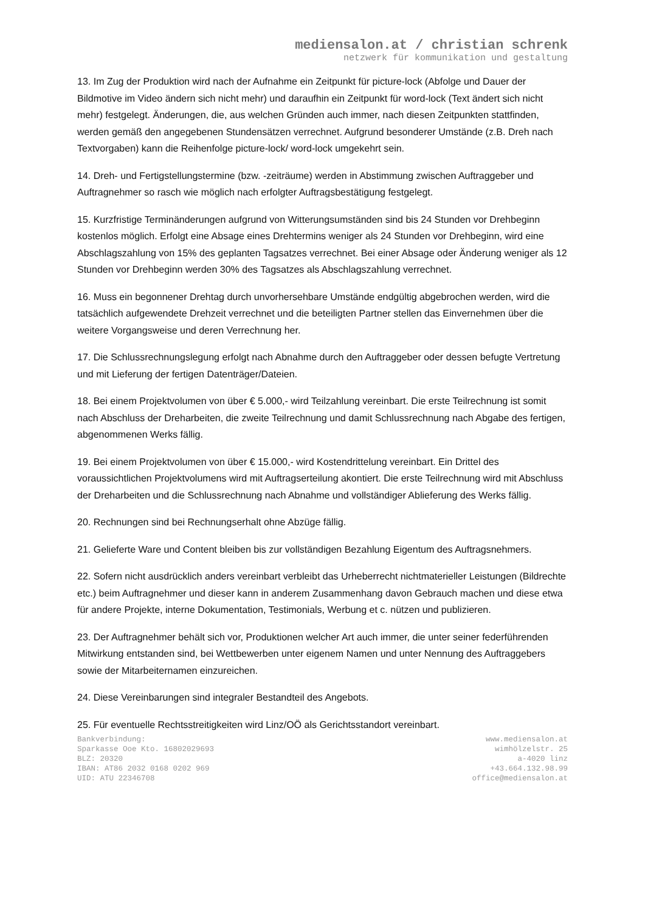mediensalon.at / christian schrenk
netzwerk für kommunikation und gestaltung
13. Im Zug der Produktion wird nach der Aufnahme ein Zeitpunkt für picture-lock (Abfolge und Dauer der Bildmotive im Video ändern sich nicht mehr) und daraufhin ein Zeitpunkt für word-lock (Text ändert sich nicht mehr) festgelegt. Änderungen, die, aus welchen Gründen auch immer, nach diesen Zeitpunkten stattfinden, werden gemäß den angegebenen Stundensätzen verrechnet. Aufgrund besonderer Umstände (z.B. Dreh nach Textvorgaben) kann die Reihenfolge picture-lock/ word-lock umgekehrt sein.
14. Dreh- und Fertigstellungstermine (bzw. -zeiträume) werden in Abstimmung zwischen Auftraggeber und Auftragnehmer so rasch wie möglich nach erfolgter Auftragsbestätigung festgelegt.
15. Kurzfristige Terminänderungen aufgrund von Witterungsumständen sind bis 24 Stunden vor Drehbeginn kostenlos möglich. Erfolgt eine Absage eines Drehtermins weniger als 24 Stunden vor Drehbeginn, wird eine Abschlagszahlung von 15% des geplanten Tagsatzes verrechnet. Bei einer Absage oder Änderung weniger als 12 Stunden vor Drehbeginn werden 30% des Tagsatzes als Abschlagszahlung verrechnet.
16. Muss ein begonnener Drehtag durch unvorhersehbare Umstände endgültig abgebrochen werden, wird die tatsächlich aufgewendete Drehzeit verrechnet und die beteiligten Partner stellen das Einvernehmen über die weitere Vorgangsweise und deren Verrechnung her.
17. Die Schlussrechnungslegung erfolgt nach Abnahme durch den Auftraggeber oder dessen befugte Vertretung und mit Lieferung der fertigen Datenträger/Dateien.
18. Bei einem Projektvolumen von über € 5.000,- wird Teilzahlung vereinbart. Die erste Teilrechnung ist somit nach Abschluss der Dreharbeiten, die zweite Teilrechnung und damit Schlussrechnung nach Abgabe des fertigen, abgenommenen Werks fällig.
19. Bei einem Projektvolumen von über € 15.000,- wird Kostendrittelung vereinbart. Ein Drittel des voraussichtlichen Projektvolumens wird mit Auftragserteilung akontiert. Die erste Teilrechnung wird mit Abschluss der Dreharbeiten und die Schlussrechnung nach Abnahme und vollständiger Ablieferung des Werks fällig.
20. Rechnungen sind bei Rechnungserhalt ohne Abzüge fällig.
21. Gelieferte Ware und Content bleiben bis zur vollständigen Bezahlung Eigentum des Auftragsnehmers.
22. Sofern nicht ausdrücklich anders vereinbart verbleibt das Urheberrecht nichtmaterieller Leistungen (Bildrechte etc.) beim Auftragnehmer und dieser kann in anderem Zusammenhang davon Gebrauch machen und diese etwa für andere Projekte, interne Dokumentation, Testimonials, Werbung et c. nützen und publizieren.
23. Der Auftragnehmer behält sich vor, Produktionen welcher Art auch immer, die unter seiner federführenden Mitwirkung entstanden sind, bei Wettbewerben unter eigenem Namen und unter Nennung des Auftraggebers sowie der Mitarbeiternamen einzureichen.
24. Diese Vereinbarungen sind integraler Bestandteil des Angebots.
25. Für eventuelle Rechtsstreitigkeiten wird Linz/OÖ als Gerichtsstandort vereinbart.
Bankverbindung:
Sparkasse Ooe Kto. 16802029693
BLZ: 20320
IBAN: AT86 2032 0168 0202 969
UID: ATU 22346708
www.mediensalon.at
wimhölzelstr. 25
a-4020 linz
+43.664.132.98.99
office@mediensalon.at